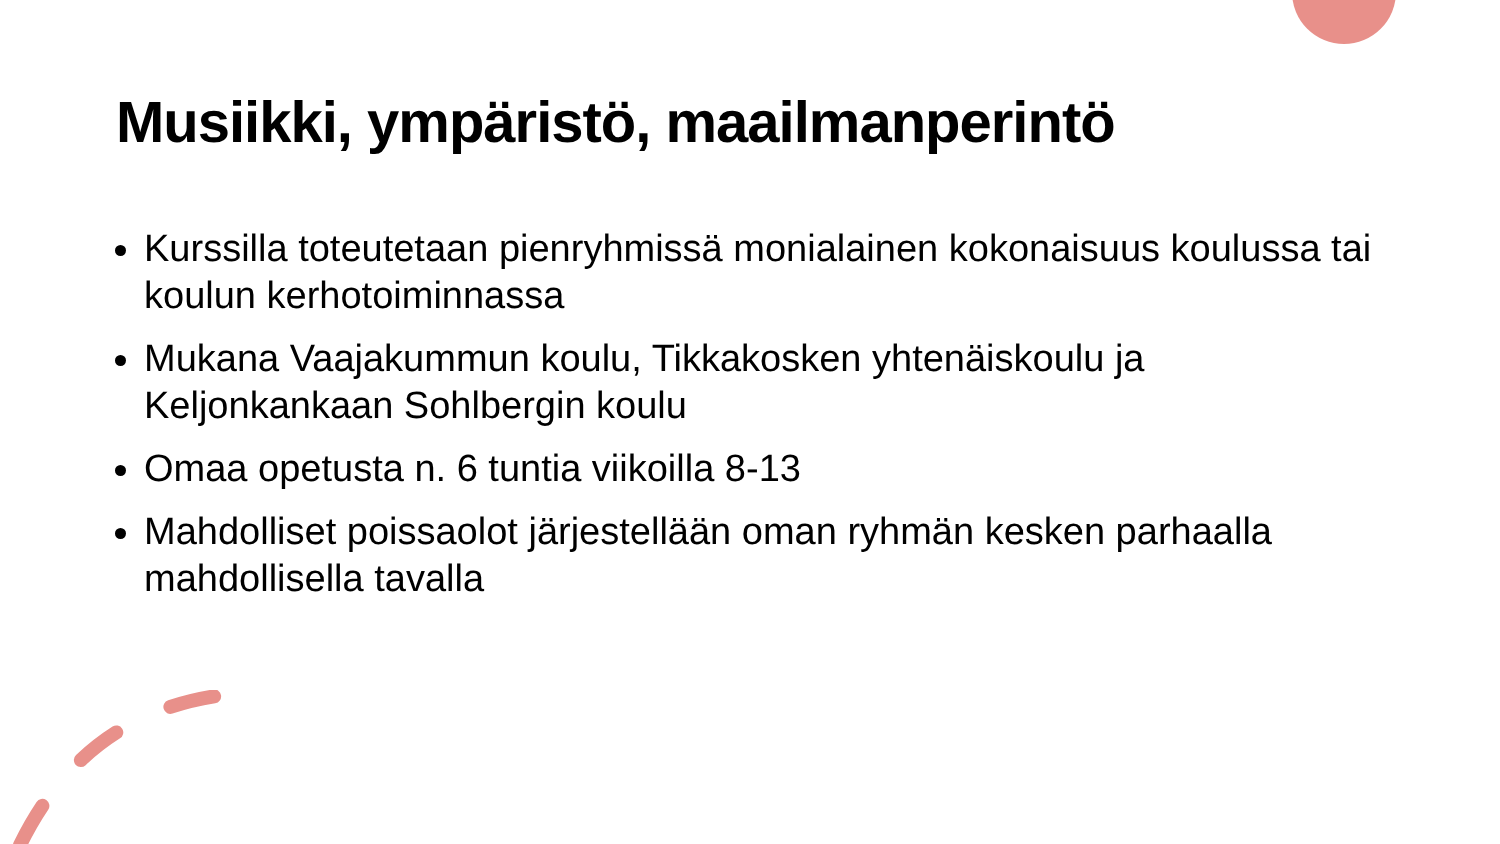Musiikki, ympäristö, maailmanperintö
Kurssilla toteutetaan pienryhmissä monialainen kokonaisuus koulussa tai koulun kerhotoiminnassa
Mukana Vaajakummun koulu, Tikkakosken yhtenäiskoulu ja Keljonkankaan Sohlbergin koulu
Omaa opetusta n. 6 tuntia viikoilla 8-13
Mahdolliset poissaolot järjestellään oman ryhmän kesken parhaalla mahdollisella tavalla